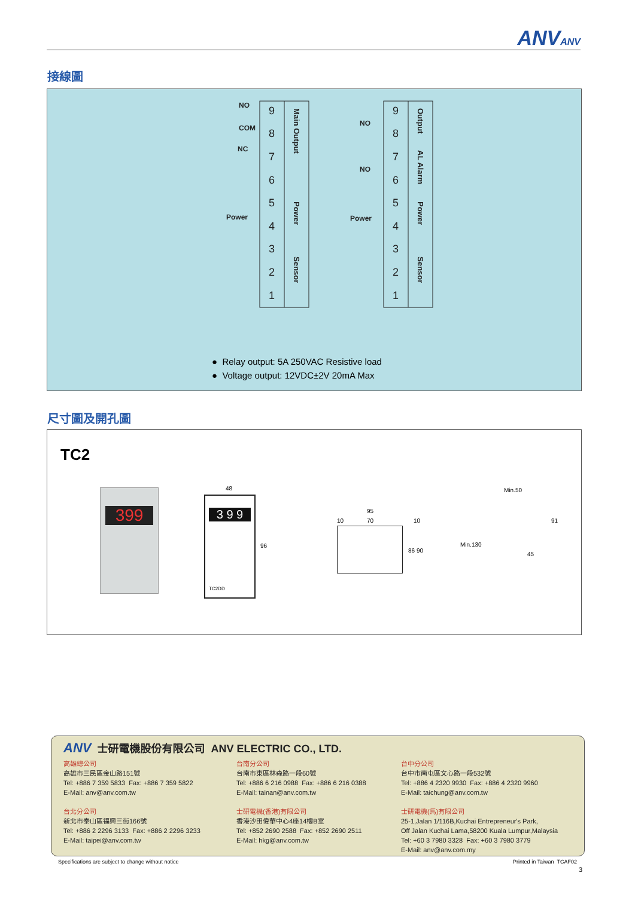ANVANV
接線圖
9
8
7
6
5
4
3
2
1
9
8
7
6
5
4
3
2
1
NO
COM
NC
Power
NO
NO
Power
Main Output
Power
Sensor
Output
AL Alarm
Power
Sensor
● Relay output: 5A 250VAC Resistive load
● Voltage output: 12VDC±2V 20mA Max
尺寸圖及開孔圖
TC2
399
3 9 9
TC2DD
48
96
95
70
10 10
86 90
Min.50
Min.130
91
45
ANV 士研電機股份有限公司 ANV ELECTRIC CO., LTD.
高雄總公司
高雄市三民區金山路151號
Tel: +886 7 359 5833 Fax: +886 7 359 5822
E-Mail: anv@anv.com.tw
台北分公司
新北市泰山區福興三街166號
Tel: +886 2 2296 3133 Fax: +886 2 2296 3233
E-Mail: taipei@anv.com.tw
台南分公司
台南市東區林森路一段60號
Tel: +886 6 216 0988 Fax: +886 6 216 0388
E-Mail: tainan@anv.com.tw
士研電機(香港)有限公司
香港沙田偉華中心4座14樓B室
Tel: +852 2690 2588 Fax: +852 2690 2511
E-Mail: hkg@anv.com.tw
台中分公司
台中市南屯區文心路一段532號
Tel: +886 4 2320 9930 Fax: +886 4 2320 9960
E-Mail: taichung@anv.com.tw
士研電機(馬)有限公司
25-1,Jalan 1/116B,Kuchai Entrepreneur's Park,
Off Jalan Kuchai Lama,58200 Kuala Lumpur,Malaysia
Tel: +60 3 7980 3328 Fax: +60 3 7980 3779
E-Mail: anv@anv.com.my
Specifications are subject to change without notice
Printed in Taiwan TCAF02
3